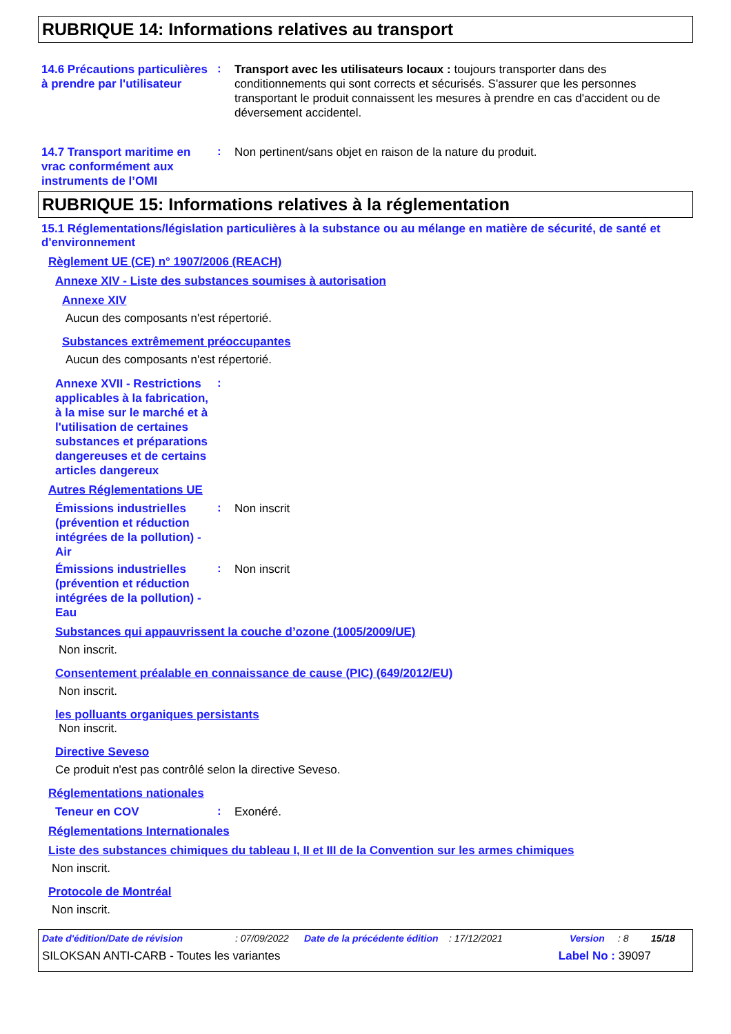RUBRIQUE 14: Informations relatives au transport
14.6 Précautions particulières à prendre par l'utilisateur
:
Transport avec les utilisateurs locaux : toujours transporter dans des conditionnements qui sont corrects et sécurisés. S'assurer que les personnes transportant le produit connaissent les mesures à prendre en cas d'accident ou de déversement accidentel.
14.7 Transport maritime en vrac conformément aux instruments de l’OMI
:
Non pertinent/sans objet en raison de la nature du produit.
RUBRIQUE 15: Informations relatives à la réglementation
15.1 Réglementations/législation particulières à la substance ou au mélange en matière de sécurité, de santé et d'environnement
Règlement UE (CE) n° 1907/2006 (REACH)
Annexe XIV - Liste des substances soumises à autorisation
Annexe XIV
Aucun des composants n'est répertorié.
Substances extrêmement préoccupantes
Aucun des composants n'est répertorié.
Annexe XVII - Restrictions applicables à la fabrication, à la mise sur le marché et à l'utilisation de certaines substances et préparations dangereuses et de certains articles dangereux
:
Autres Réglementations UE
Émissions industrielles (prévention et réduction intégrées de la pollution) - Air
:
Non inscrit
Émissions industrielles (prévention et réduction intégrées de la pollution) - Eau
:
Non inscrit
Substances qui appauvrissent la couche d’ozone (1005/2009/UE)
Non inscrit.
Consentement préalable en connaissance de cause (PIC) (649/2012/EU)
Non inscrit.
les polluants organiques persistants
Non inscrit.
Directive Seveso
Ce produit n'est pas contrôlé selon la directive Seveso.
Réglementations nationales
Teneur en COV
:
Exonéré.
Réglementations Internationales
Liste des substances chimiques du tableau I, II et III de la Convention sur les armes chimiques
Non inscrit.
Protocole de Montréal
Non inscrit.
Date d'édition/Date de révision: 07/09/2022 Date de la précédente édition: 17/12/2021 Version: 8 15/18
SILOKSAN ANTI-CARB - Toutes les variantes Label No : 39097